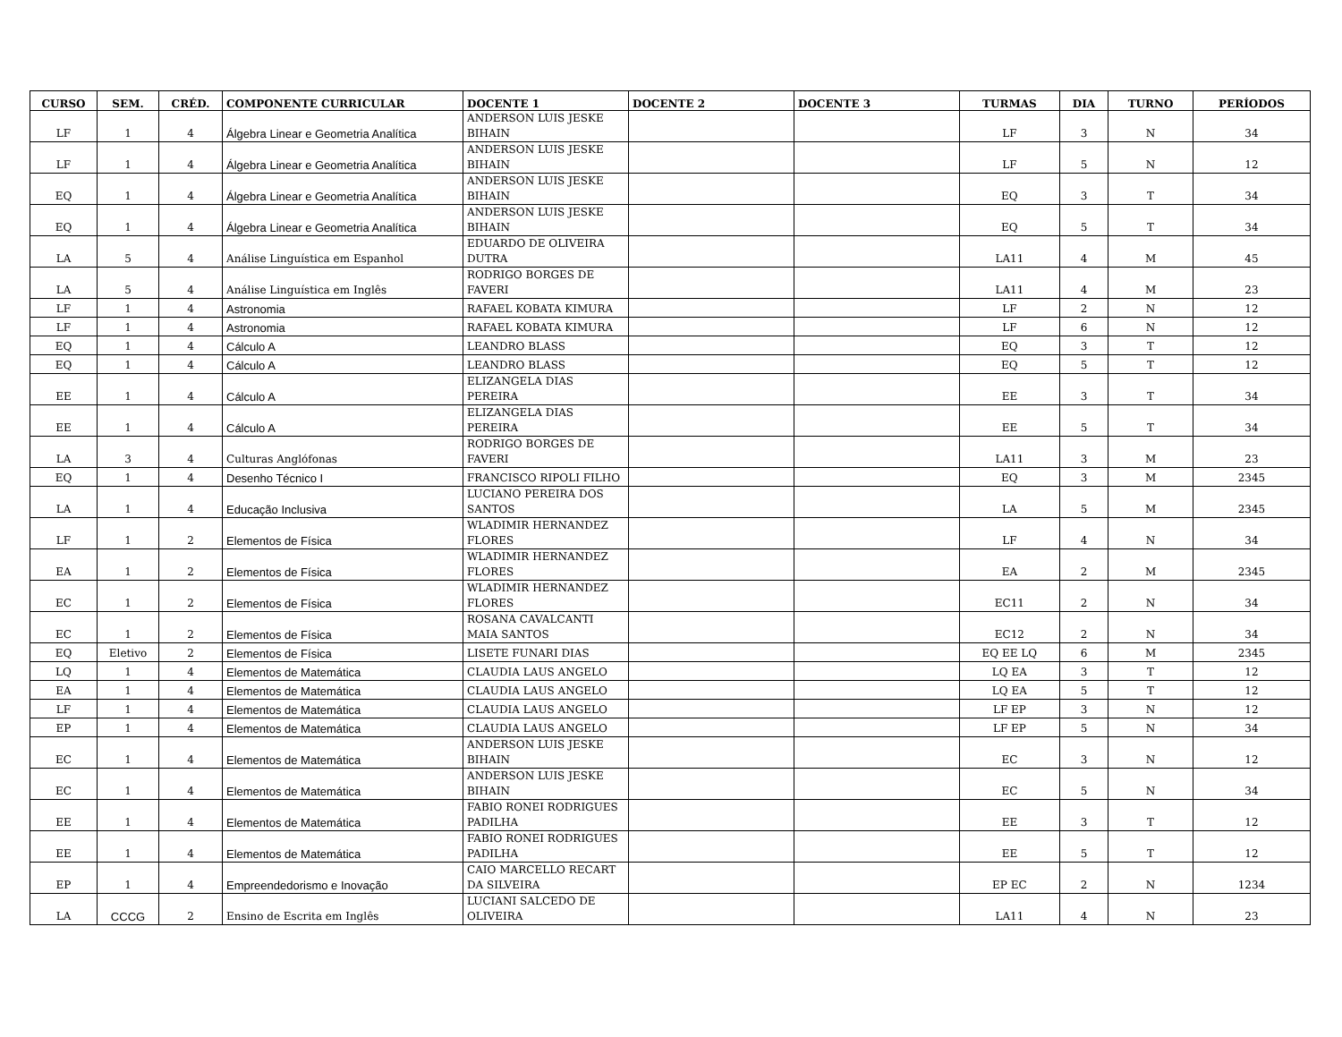| CURSO | SEM. | CRÉD. | COMPONENTE CURRICULAR | DOCENTE 1 | DOCENTE 2 | DOCENTE 3 | TURMAS | DIA | TURNO | PERÍODOS |
| --- | --- | --- | --- | --- | --- | --- | --- | --- | --- | --- |
| LF | 1 | 4 | Álgebra Linear e Geometria Analítica | ANDERSON LUIS JESKE BIHAIN | | | LF | 3 | N | 34 |
| LF | 1 | 4 | Álgebra Linear e Geometria Analítica | ANDERSON LUIS JESKE BIHAIN | | | LF | 5 | N | 12 |
| EQ | 1 | 4 | Álgebra Linear e Geometria Analítica | ANDERSON LUIS JESKE BIHAIN | | | EQ | 3 | T | 34 |
| EQ | 1 | 4 | Álgebra Linear e Geometria Analítica | ANDERSON LUIS JESKE BIHAIN | | | EQ | 5 | T | 34 |
| LA | 5 | 4 | Análise Linguística em Espanhol | EDUARDO DE OLIVEIRA DUTRA | | | LA11 | 4 | M | 45 |
| LA | 5 | 4 | Análise Linguística em Inglês | RODRIGO BORGES DE FAVERI | | | LA11 | 4 | M | 23 |
| LF | 1 | 4 | Astronomia | RAFAEL KOBATA KIMURA | | | LF | 2 | N | 12 |
| LF | 1 | 4 | Astronomia | RAFAEL KOBATA KIMURA | | | LF | 6 | N | 12 |
| EQ | 1 | 4 | Cálculo A | LEANDRO BLASS | | | EQ | 3 | T | 12 |
| EQ | 1 | 4 | Cálculo A | LEANDRO BLASS | | | EQ | 5 | T | 12 |
| EE | 1 | 4 | Cálculo A | ELIZANGELA DIAS PEREIRA | | | EE | 3 | T | 34 |
| EE | 1 | 4 | Cálculo A | ELIZANGELA DIAS PEREIRA | | | EE | 5 | T | 34 |
| LA | 3 | 4 | Culturas Anglófonas | RODRIGO BORGES DE FAVERI | | | LA11 | 3 | M | 23 |
| EQ | 1 | 4 | Desenho Técnico I | FRANCISCO RIPOLI FILHO | | | EQ | 3 | M | 2345 |
| LA | 1 | 4 | Educação Inclusiva | LUCIANO PEREIRA DOS SANTOS | | | LA | 5 | M | 2345 |
| LF | 1 | 2 | Elementos de Física | WLADIMIR HERNANDEZ FLORES | | | LF | 4 | N | 34 |
| EA | 1 | 2 | Elementos de Física | WLADIMIR HERNANDEZ FLORES | | | EA | 2 | M | 2345 |
| EC | 1 | 2 | Elementos de Física | WLADIMIR HERNANDEZ FLORES | | | EC11 | 2 | N | 34 |
| EC | 1 | 2 | Elementos de Física | ROSANA CAVALCANTI MAIA SANTOS | | | EC12 | 2 | N | 34 |
| EQ | Eletivo | 2 | Elementos de Física | LISETE FUNARI DIAS | | | EQ EE LQ | 6 | M | 2345 |
| LQ | 1 | 4 | Elementos de Matemática | CLAUDIA LAUS ANGELO | | | LQ EA | 3 | T | 12 |
| EA | 1 | 4 | Elementos de Matemática | CLAUDIA LAUS ANGELO | | | LQ EA | 5 | T | 12 |
| LF | 1 | 4 | Elementos de Matemática | CLAUDIA LAUS ANGELO | | | LF EP | 3 | N | 12 |
| EP | 1 | 4 | Elementos de Matemática | CLAUDIA LAUS ANGELO | | | LF EP | 5 | N | 34 |
| EC | 1 | 4 | Elementos de Matemática | ANDERSON LUIS JESKE BIHAIN | | | EC | 3 | N | 12 |
| EC | 1 | 4 | Elementos de Matemática | ANDERSON LUIS JESKE BIHAIN | | | EC | 5 | N | 34 |
| EE | 1 | 4 | Elementos de Matemática | FABIO RONEI RODRIGUES PADILHA | | | EE | 3 | T | 12 |
| EE | 1 | 4 | Elementos de Matemática | FABIO RONEI RODRIGUES PADILHA | | | EE | 5 | T | 12 |
| EP | 1 | 4 | Empreendedorismo e Inovação | CAIO MARCELLO RECART DA SILVEIRA | | | EP EC | 2 | N | 1234 |
| LA | CCCG | 2 | Ensino de Escrita em Inglês | LUCIANI SALCEDO DE OLIVEIRA | | | LA11 | 4 | N | 23 |